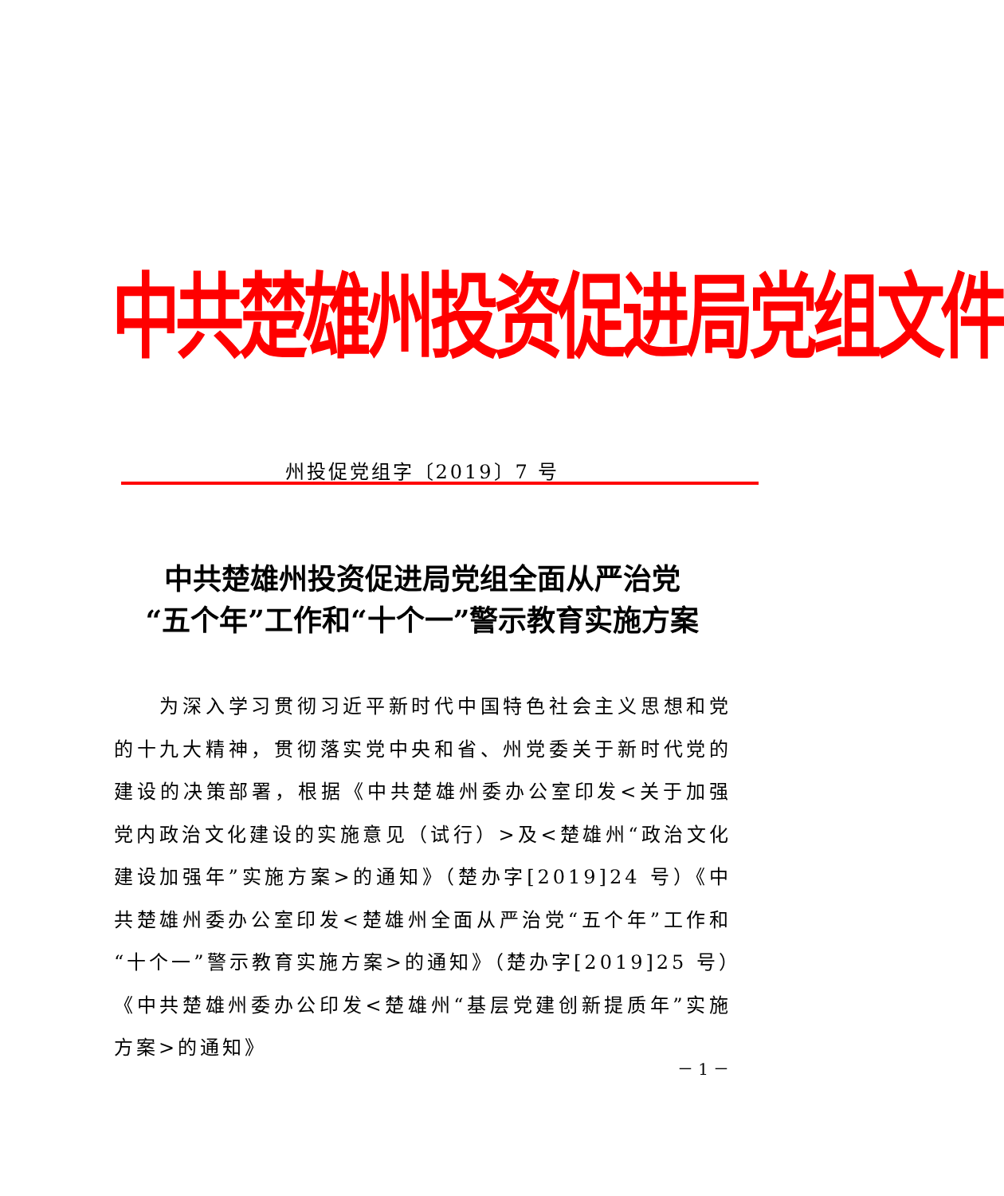中共楚雄州投资促进局党组文件
州投促党组字〔2019〕7 号
中共楚雄州投资促进局党组全面从严治党
“五个年”工作和“十个一”警示教育实施方案
　　为深入学习贯彻习近平新时代中国特色社会主义思想和党的十九大精神，贯彻落实党中央和省、州党委关于新时代党的建设的决策部署，根据《中共楚雄州委办公室印发<关于加强党内政治文化建设的实施意见（试行）>及<楚雄州“政治文化建设加强年”实施方案>的通知》（楚办字[2019]24 号）《中共楚雄州委办公室印发<楚雄州全面从严治党“五个年”工作和“十个一”警示教育实施方案>的通知》（楚办字[2019]25 号）《中共楚雄州委办公印发<楚雄州“基层党建创新提质年”实施方案>的通知》
－ 1 －